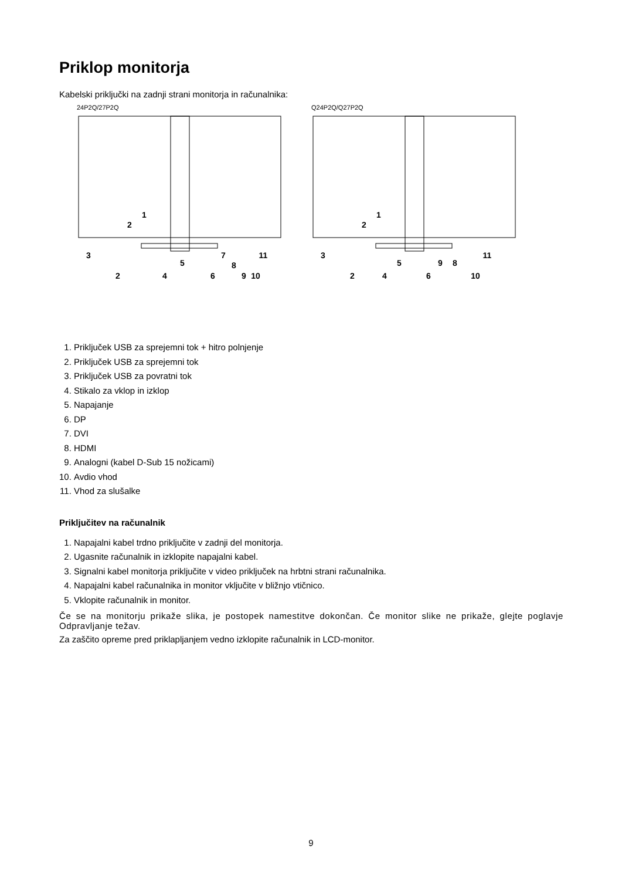Priklop monitorja
Kabelski priključki na zadnji strani monitorja in računalnika:
24P2Q/27P2Q
3
2
5
4
6
7
8
9
10
11
1
2
Q24P2Q/Q27P2Q
3
2
5
4
6
9
8
10
11
1
2
1. Priključek USB za sprejemni tok + hitro polnjenje
2. Priključek USB za sprejemni tok
3. Priključek USB za povratni tok
4. Stikalo za vklop in izklop
5. Napajanje
6. DP
7. DVI
8. HDMI
9. Analogni (kabel D-Sub 15 nožicami)
10. Avdio vhod
11. Vhod za slušalke
Priključitev na računalnik
1. Napajalni kabel trdno priključite v zadnji del monitorja.
2. Ugasnite računalnik in izklopite napajalni kabel.
3. Signalni kabel monitorja priključite v video priključek na hrbtni strani računalnika.
4. Napajalni kabel računalnika in monitor vključite v bližnjo vtičnico.
5. Vklopite računalnik in monitor.
Če se na monitorju prikaže slika, je postopek namestitve dokončan. Če monitor slike ne prikaže, glejte poglavje Odpravljanje težav.
Za zaščito opreme pred priklapljanjem vedno izklopite računalnik in LCD-monitor.
9